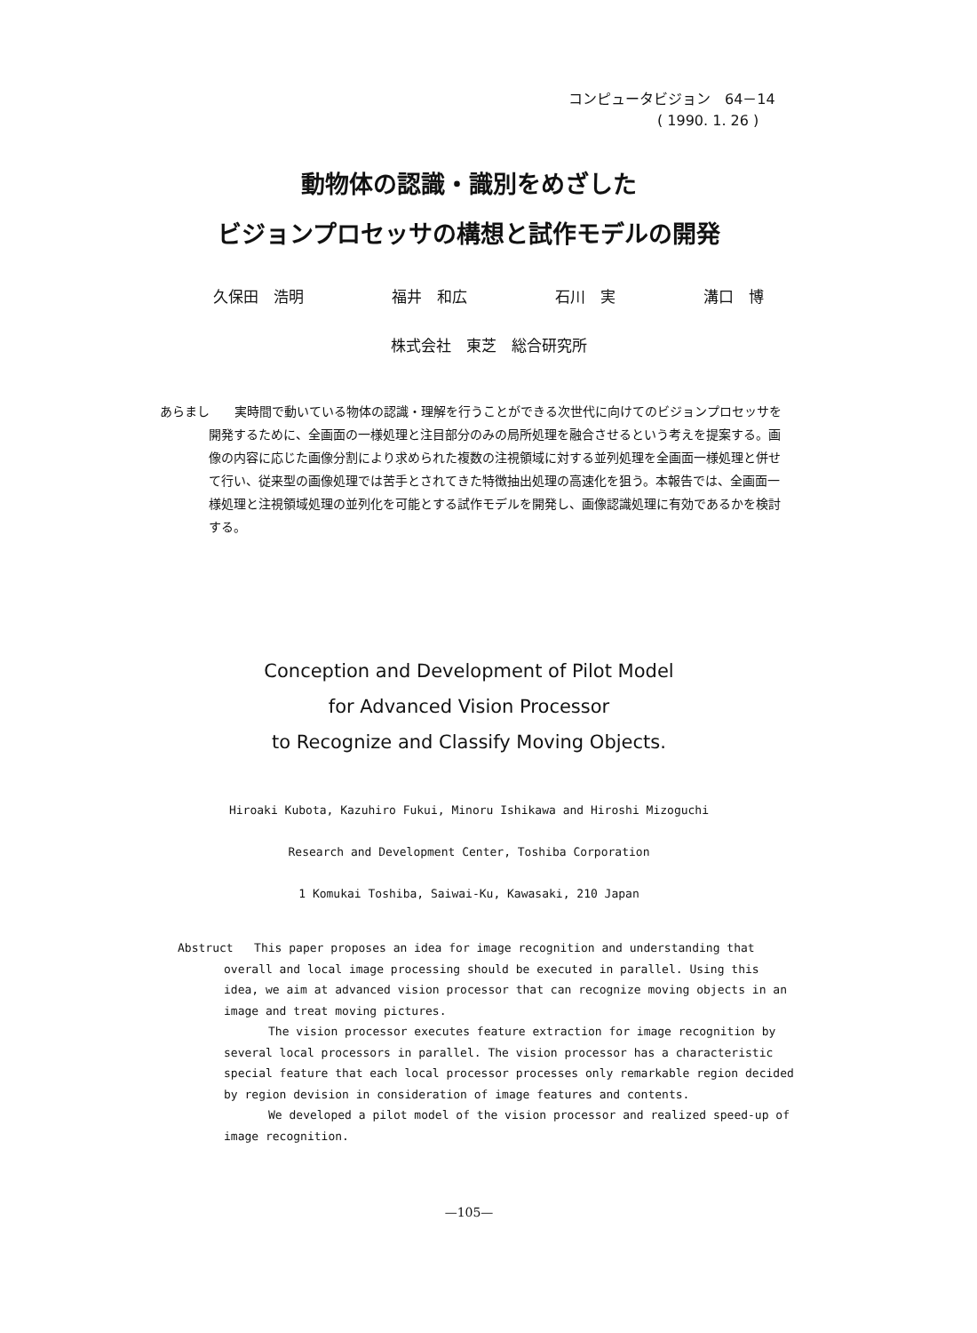コンピュータビジョン　64－14
( 1990. 1. 26 )
動物体の認識・識別をめざした
ビジョンプロセッサの構想と試作モデルの開発
久保田　浩明 福井　和広 石川　実 溝口　博
株式会社　東芝　総合研究所
あらまし　　実時間で動いている物体の認識・理解を行うことができる次世代に向けてのビジョンプロセッサを開発するために、全画面の一様処理と注目部分のみの局所処理を融合させるという考えを提案する。画像の内容に応じた画像分割により求められた複数の注視領域に対する並列処理を全画面一様処理と併せて行い、従来型の画像処理では苦手とされてきた特徴抽出処理の高速化を狙う。本報告では、全画面一様処理と注視領域処理の並列化を可能とする試作モデルを開発し、画像認識処理に有効であるかを検討する。
Conception and Development of Pilot Model
for Advanced Vision Processor
to Recognize and Classify Moving Objects.
Hiroaki Kubota, Kazuhiro Fukui, Minoru Ishikawa and Hiroshi Mizoguchi
Research and Development Center, Toshiba Corporation
1 Komukai Toshiba, Saiwai-Ku, Kawasaki, 210 Japan
Abstruct This paper proposes an idea for image recognition and understanding that overall and local image processing should be executed in parallel. Using this idea, we aim at advanced vision processor that can recognize moving objects in an image and treat moving pictures.
The vision processor executes feature extraction for image recognition by several local processors in parallel. The vision processor has a characteristic special feature that each local processor processes only remarkable region decided by region devision in consideration of image features and contents.
We developed a pilot model of the vision processor and realized speed-up of image recognition.
—105—